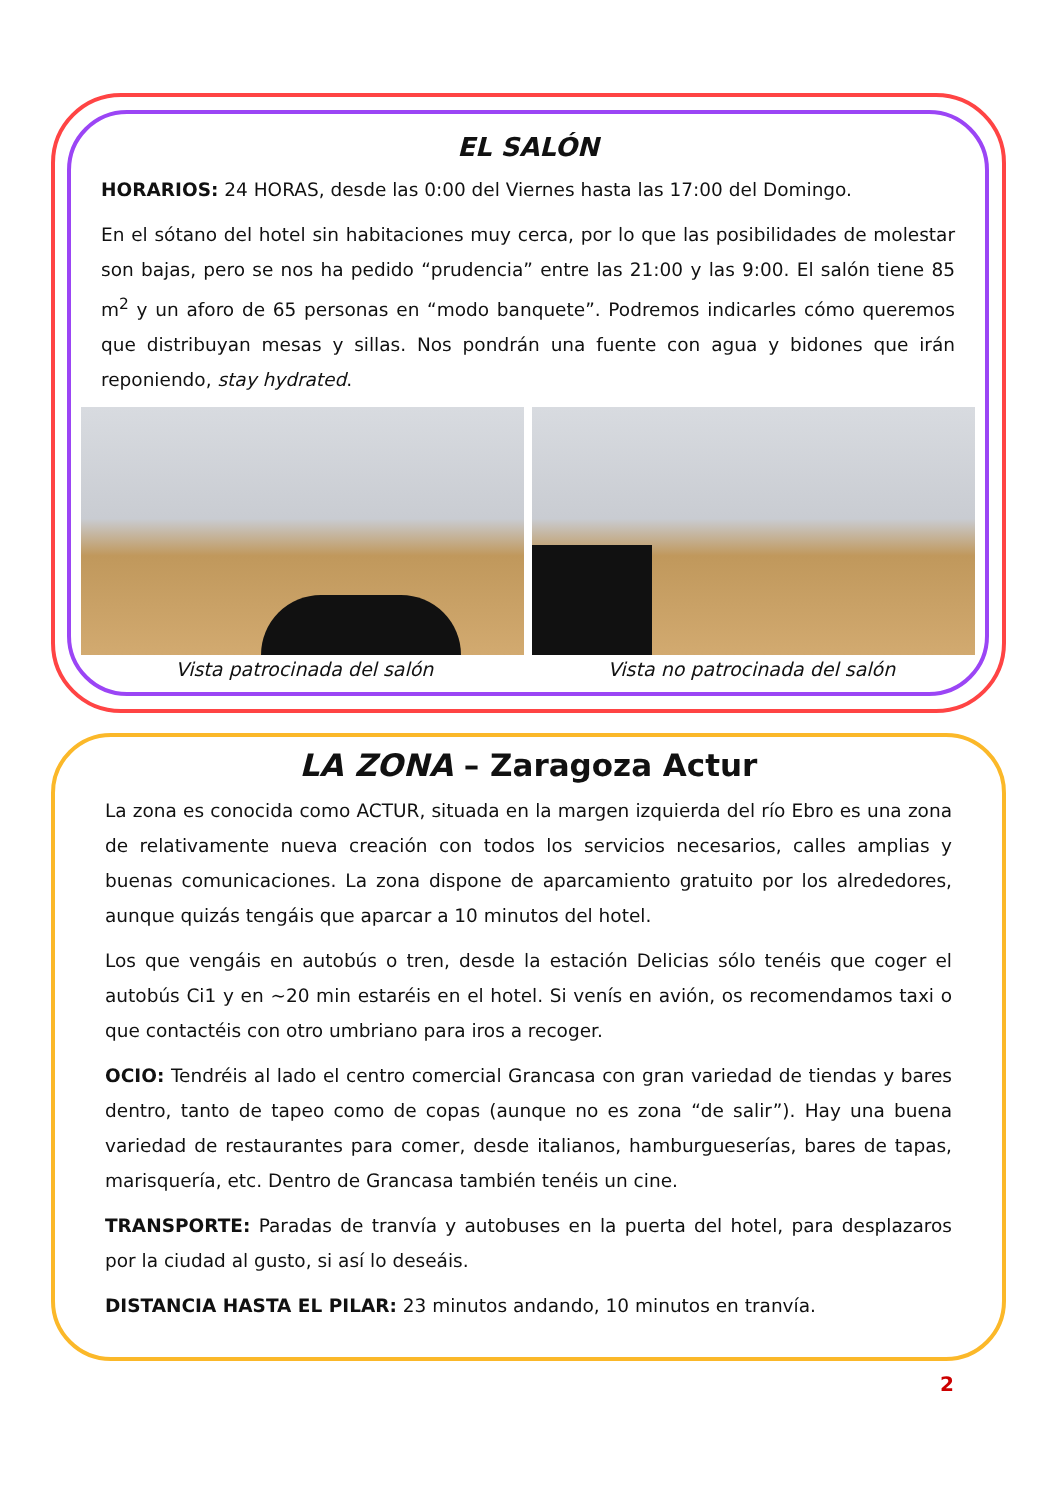EL SALÓN
HORARIOS: 24 HORAS, desde las 0:00 del Viernes hasta las 17:00 del Domingo.
En el sótano del hotel sin habitaciones muy cerca, por lo que las posibilidades de molestar son bajas, pero se nos ha pedido “prudencia” entre las 21:00 y las 9:00. El salón tiene 85 m<sup>2</sup> y un aforo de 65 personas en “modo banquete”. Podremos indicarles cómo queremos que distribuyan mesas y sillas. Nos pondrán una fuente con agua y bidones que irán reponiendo, stay hydrated.
Vista patrocinada del salón Vista no patrocinada del salón
LA ZONA – Zaragoza Actur
La zona es conocida como ACTUR, situada en la margen izquierda del río Ebro es una zona de relativamente nueva creación con todos los servicios necesarios, calles amplias y buenas comunicaciones. La zona dispone de aparcamiento gratuito por los alrededores, aunque quizás tengáis que aparcar a 10 minutos del hotel.
Los que vengáis en autobús o tren, desde la estación Delicias sólo tenéis que coger el autobús Ci1 y en ~20 min estaréis en el hotel. Si venís en avión, os recomendamos taxi o que contactéis con otro umbriano para iros a recoger.
OCIO: Tendréis al lado el centro comercial Grancasa con gran variedad de tiendas y bares dentro, tanto de tapeo como de copas (aunque no es zona “de salir”). Hay una buena variedad de restaurantes para comer, desde italianos, hamburgueserías, bares de tapas, marisquería, etc. Dentro de Grancasa también tenéis un cine.
TRANSPORTE: Paradas de tranvía y autobuses en la puerta del hotel, para desplazaros por la ciudad al gusto, si así lo deseáis.
DISTANCIA HASTA EL PILAR: 23 minutos andando, 10 minutos en tranvía.
2